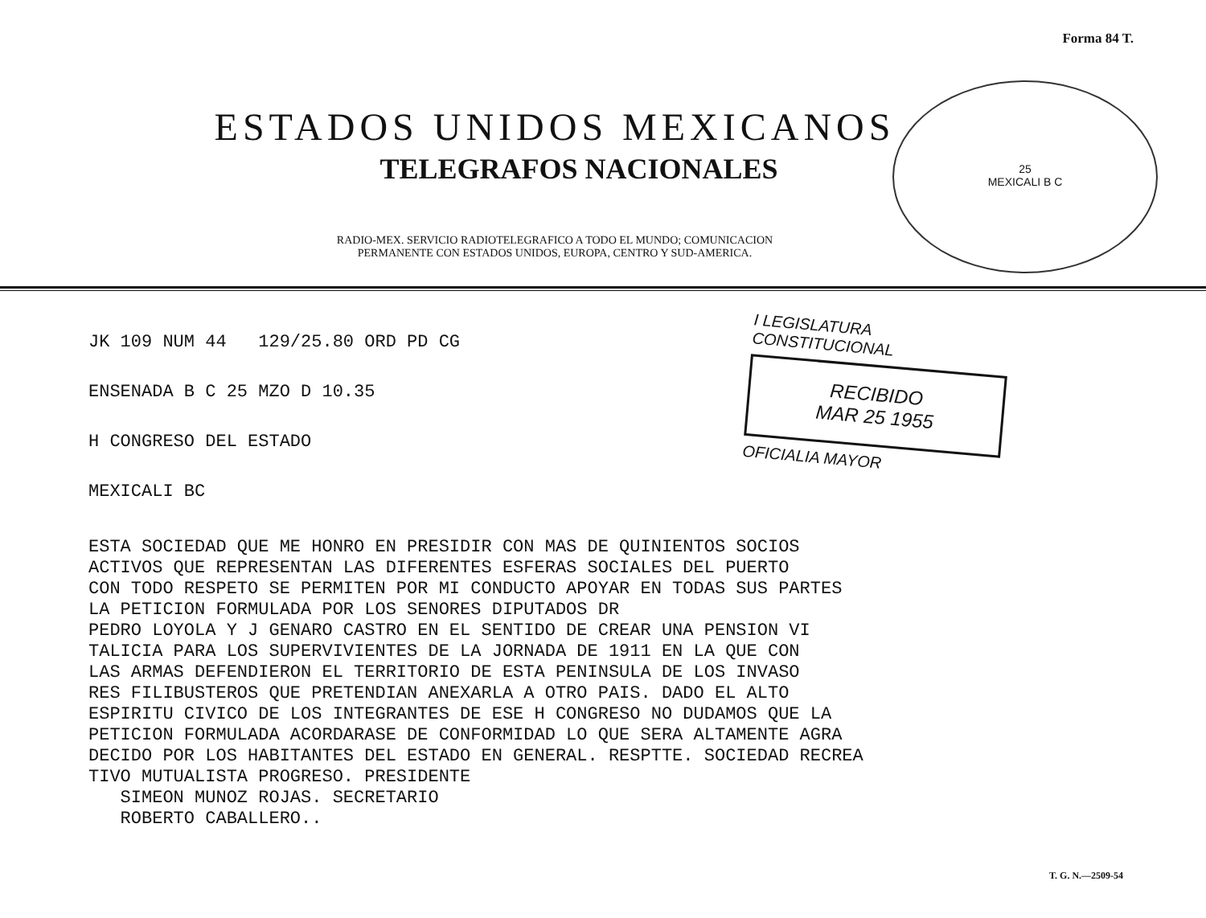Forma 84 T.
ESTADOS UNIDOS MEXICANOS
TELEGRAFOS NACIONALES
RADIO-MEX. SERVICIO RADIOTELEGRAFICO A TODO EL MUNDO; COMUNICACION
PERMANENTE CON ESTADOS UNIDOS, EUROPA, CENTRO Y SUD-AMERICA.
25
MEXICALI B C
JK 109 NUM 44 129/25.80 ORD PD CG
ENSENADA B C 25 MZO D 10.35
H CONGRESO DEL ESTADO
MEXICALI BC
I LEGISLATURA CONSTITUCIONAL
RECIBIDO
MAR 25 1955
OFICIALIA MAYOR
ESTA SOCIEDAD QUE ME HONRO EN PRESIDIR CON MAS DE QUINIENTOS SOCIOS ACTIVOS QUE REPRESENTAN LAS DIFERENTES ESFERAS SOCIALES DEL PUERTO CON TODO RESPETO SE PERMITEN POR MI CONDUCTO APOYAR EN TODAS SUS PARTES LA PETICION FORMULADA POR LOS SENORES DIPUTADOS DR PEDRO LOYOLA Y J GENARO CASTRO EN EL SENTIDO DE CREAR UNA PENSION VI TALICIA PARA LOS SUPERVIVIENTES DE LA JORNADA DE 1911 EN LA QUE CON LAS ARMAS DEFENDIERON EL TERRITORIO DE ESTA PENINSULA DE LOS INVASO RES FILIBUSTEROS QUE PRETENDIAN ANEXARLA A OTRO PAIS. DADO EL ALTO ESPIRITU CIVICO DE LOS INTEGRANTES DE ESE H CONGRESO NO DUDAMOS QUE LA PETICION FORMULADA ACORDARASE DE CONFORMIDAD LO QUE SERA ALTAMENTE AGRA DECIDO POR LOS HABITANTES DEL ESTADO EN GENERAL. RESPTTE. SOCIEDAD RECREA TIVO MUTUALISTA PROGRESO. PRESIDENTE SIMEON MUNOZ ROJAS. SECRETARIO ROBERTO CABALLERO..
T. G. N.—2509-54